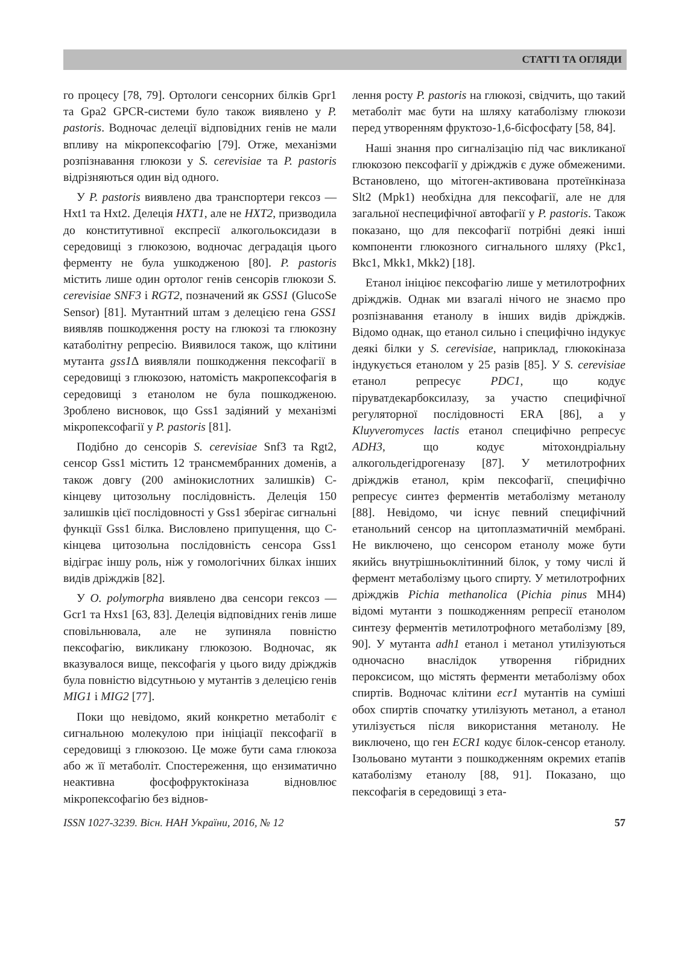СТАТТІ ТА ОГЛЯДИ
го процесу [78, 79]. Ортологи сенсорних білків Gpr1 та Gpa2 GPCR-системи було також виявлено у P. pastoris. Водночас делеції відповідних генів не мали впливу на мікропексофагію [79]. Отже, механізми розпізнавання глюкози у S. cerevisiae та P. pastoris відрізняються один від одного.
У P. pastoris виявлено два транспортери гексоз — Hxt1 та Hxt2. Делеція HXT1, але не HXT2, призводила до конститутивної експресії алкогольоксидази в середовищі з глюкозою, водночас деградація цього ферменту не була ушкодженою [80]. P. pastoris містить лише один ортолог генів сенсорів глюкози S. cerevisiae SNF3 і RGT2, позначений як GSS1 (GlucoSe Sensor) [81]. Мутантний штам з делецією гена GSS1 виявляв пошкодження росту на глюкозі та глюкозну катаболітну репресію. Виявилося також, що клітини мутанта gss1 Δ виявляли пошкодження пексофагії в середовищі з глюкозою, натомість макропексофагія в середовищі з етанолом не була пошкодженою. Зроблено висновок, що Gss1 задіяний у механізмі мікропексофагії у P. pastoris [81].
Подібно до сенсорів S. cerevisiae Snf3 та Rgt2, сенсор Gss1 містить 12 трансмембранних доменів, а також довгу (200 амінокислотних залишків) С-кінцеву цитозольну послідовність. Делеція 150 залишків цієї послідовності у Gss1 зберігає сигнальні функції Gss1 білка. Висловлено припущення, що С-кінцева цитозольна послідовність сенсора Gss1 відіграє іншу роль, ніж у гомологічних білках інших видів дріжджів [82].
У O. polymorpha виявлено два сенсори гексоз — Gcr1 та Hxs1 [63, 83]. Делеція відповідних генів лише сповільнювала, але не зупиняла повністю пексофагію, викликану глюкозою. Водночас, як вказувалося вище, пексофагія у цього виду дріжджів була повністю відсутньою у мутантів з делецією генів MIG1 і MIG2 [77].
Поки що невідомо, який конкретно метаболіт є сигнальною молекулою при ініціації пексофагії в середовищі з глюкозою. Це може бути сама глюкоза або ж її метаболіт. Спостереження, що ензиматично неактивна фосфофруктокіназа відновлює мікропексофагію без віднов-
лення росту P. pastoris на глюкозі, свідчить, що такий метаболіт має бути на шляху катаболізму глюкози перед утворенням фруктозо-1,6-бісфосфату [58, 84].
Наші знання про сигналізацію під час викликаної глюкозою пексофагії у дріжджів є дуже обмеженими. Встановлено, що мітоген-активована протеїнкіназа Slt2 (Mpk1) необхідна для пексофагії, але не для загальної неспецифічної автофагії у P. pastoris. Також показано, що для пексофагії потрібні деякі інші компоненти глюкозного сигнального шляху (Pkc1, Bkc1, Mkk1, Mkk2) [18].
Етанол ініціює пексофагію лише у метилотрофних дріжджів. Однак ми взагалі нічого не знаємо про розпізнавання етанолу в інших видів дріжджів. Відомо однак, що етанол сильно і специфічно індукує деякі білки у S. cerevisiae, наприклад, глюкокіназа індукується етанолом у 25 разів [85]. У S. cerevisiae етанол репресує PDC1, що кодує піруватдекарбоксилазу, за участю специфічної регуляторної послідовності ERA [86], а у Kluyveromyces lactis етанол специфічно репресує ADH3, що кодує мітохондріальну алкогольдегідрогеназу [87]. У метилотрофних дріжджів етанол, крім пексофагії, специфічно репресує синтез ферментів метаболізму метанолу [88]. Невідомо, чи існує певний специфічний етанольний сенсор на цитоплазматичній мембрані. Не виключено, що сенсором етанолу може бути якийсь внутрішньоклітинний білок, у тому числі й фермент метаболізму цього спирту. У метилотрофних дріжджів Pichia methanolica (Pichia pinus MH4) відомі мутанти з пошкодженням репресії етанолом синтезу ферментів метилотрофного метаболізму [89, 90]. У мутанта adh1 етанол і метанол утилізуються одночасно внаслідок утворення гібридних пероксисом, що містять ферменти метаболізму обох спиртів. Водночас клітини ecr1 мутантів на суміші обох спиртів спочатку утилізують метанол, а етанол утилізується після використання метанолу. Не виключено, що ген ECR1 кодує білок-сенсор етанолу. Ізольовано мутанти з пошкодженням окремих етапів катаболізму етанолу [88, 91]. Показано, що пексофагія в середовищі з ета-
ISSN 1027-3239. Вісн. НАН України, 2016, № 12 57